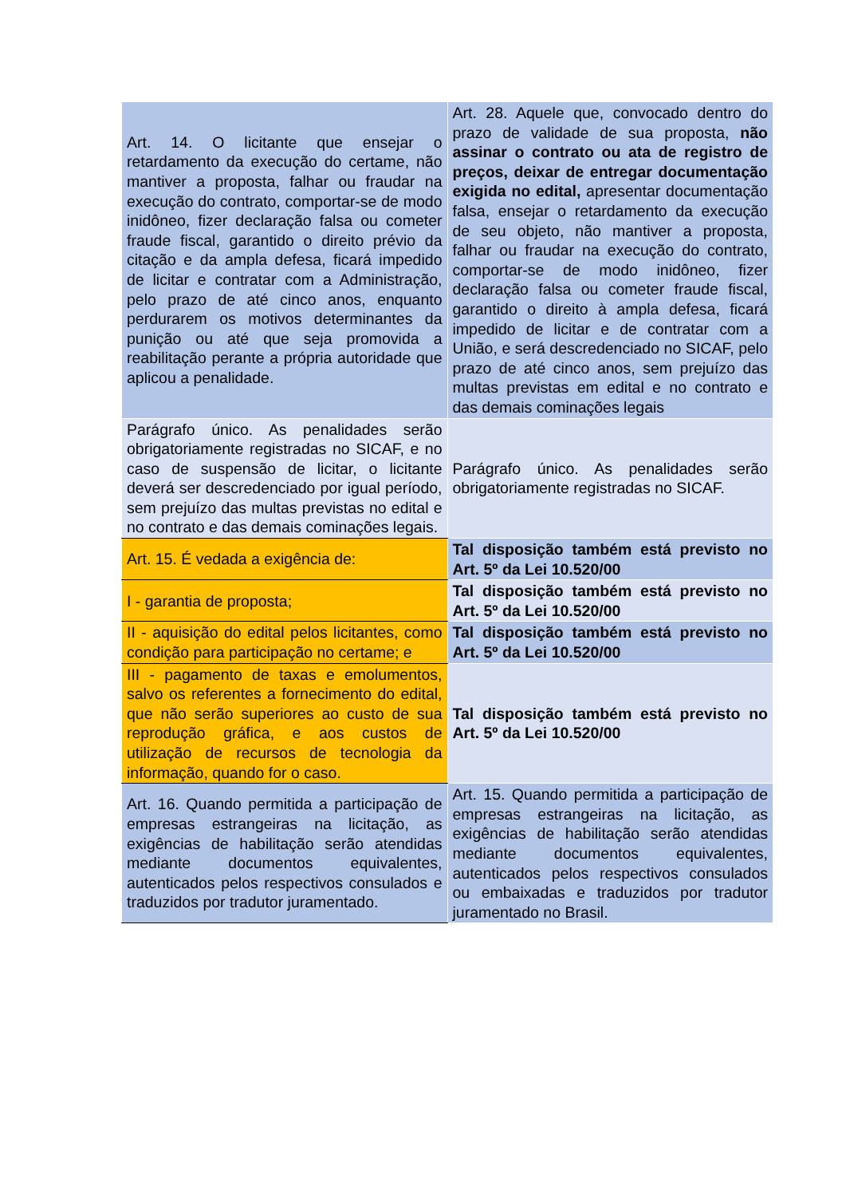| Art. 14. O licitante que ensejar o retardamento da execução do certame, não mantiver a proposta, falhar ou fraudar na execução do contrato, comportar-se de modo inidôneo, fizer declaração falsa ou cometer fraude fiscal, garantido o direito prévio da citação e da ampla defesa, ficará impedido de licitar e contratar com a Administração, pelo prazo de até cinco anos, enquanto perdurarem os motivos determinantes da punição ou até que seja promovida a reabilitação perante a própria autoridade que aplicou a penalidade. | Art. 28. Aquele que, convocado dentro do prazo de validade de sua proposta, não assinar o contrato ou ata de registro de preços, deixar de entregar documentação exigida no edital, apresentar documentação falsa, ensejar o retardamento da execução de seu objeto, não mantiver a proposta, falhar ou fraudar na execução do contrato, comportar-se de modo inidôneo, fizer declaração falsa ou cometer fraude fiscal, garantido o direito à ampla defesa, ficará impedido de licitar e de contratar com a União, e será descredenciado no SICAF, pelo prazo de até cinco anos, sem prejuízo das multas previstas em edital e no contrato e das demais cominações legais |
| Parágrafo único. As penalidades serão obrigatoriamente registradas no SICAF, e no caso de suspensão de licitar, o licitante deverá ser descredenciado por igual período, sem prejuízo das multas previstas no edital e no contrato e das demais cominações legais. | Parágrafo único. As penalidades serão obrigatoriamente registradas no SICAF. |
| Art. 15. É vedada a exigência de: | Tal disposição também está previsto no Art. 5º da Lei 10.520/00 |
| I - garantia de proposta; | Tal disposição também está previsto no Art. 5º da Lei 10.520/00 |
| II - aquisição do edital pelos licitantes, como condição para participação no certame; e | Tal disposição também está previsto no Art. 5º da Lei 10.520/00 |
| III - pagamento de taxas e emolumentos, salvo os referentes a fornecimento do edital, que não serão superiores ao custo de sua reprodução gráfica, e aos custos de utilização de recursos de tecnologia da informação, quando for o caso. | Tal disposição também está previsto no Art. 5º da Lei 10.520/00 |
| Art. 16. Quando permitida a participação de empresas estrangeiras na licitação, as exigências de habilitação serão atendidas mediante documentos equivalentes, autenticados pelos respectivos consulados e traduzidos por tradutor juramentado. | Art. 15. Quando permitida a participação de empresas estrangeiras na licitação, as exigências de habilitação serão atendidas mediante documentos equivalentes, autenticados pelos respectivos consulados ou embaixadas e traduzidos por tradutor juramentado no Brasil. |